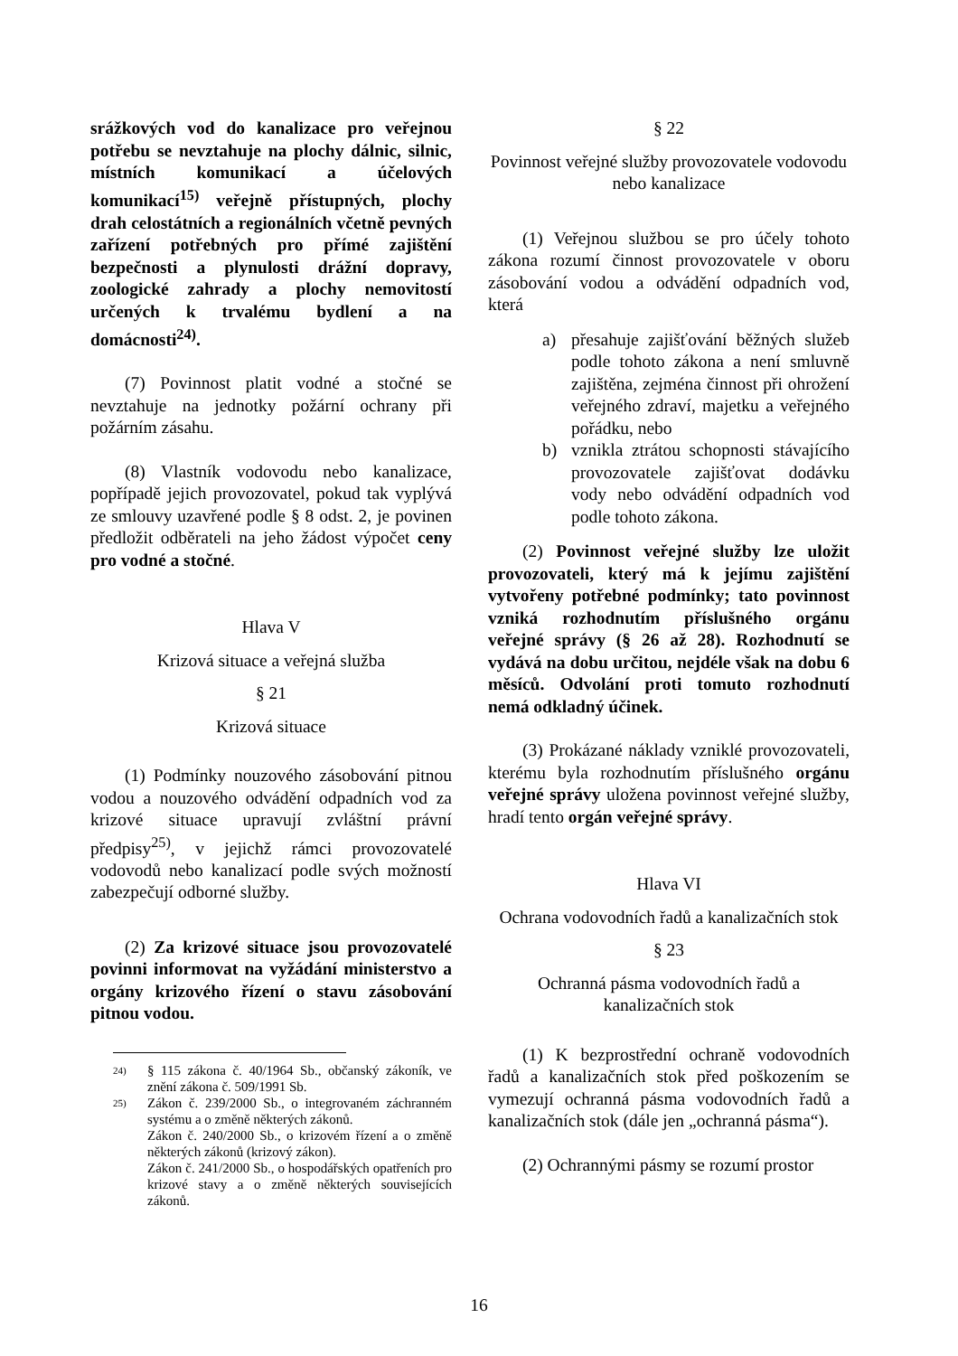srážkových vod do kanalizace pro veřejnou potřebu se nevztahuje na plochy dálnic, silnic, místních komunikací a účelových komunikací<sup>15)</sup> veřejně přístupných, plochy drah celostátních a regionálních včetně pevných zařízení potřebných pro přímé zajištění bezpečnosti a plynulosti drážní dopravy, zoologické zahrady a plochy nemovitostí určených k trvalému bydlení a na domácnosti<sup>24)</sup>.
(7) Povinnost platit vodné a stočné se nevztahuje na jednotky požární ochrany při požárním zásahu.
(8) Vlastník vodovodu nebo kanalizace, popřípadě jejich provozovatel, pokud tak vyplývá ze smlouvy uzavřené podle § 8 odst. 2, je povinen předložit odběrateli na jeho žádost výpočet ceny pro vodné a stočné.
Hlava V
Krizová situace a veřejná služba
§ 21
Krizová situace
(1) Podmínky nouzového zásobování pitnou vodou a nouzového odvádění odpadních vod za krizové situace upravují zvláštní právní předpisy<sup>25)</sup>, v jejichž rámci provozovatelé vodovodů nebo kanalizací podle svých možností zabezpečují odborné služby.
(2) Za krizové situace jsou provozovatelé povinni informovat na vyžádání ministerstvo a orgány krizového řízení o stavu zásobování pitnou vodou.
24) § 115 zákona č. 40/1964 Sb., občanský zákoník, ve znění zákona č. 509/1991 Sb.
25) Zákon č. 239/2000 Sb., o integrovaném záchranném systému a o změně některých zákonů.
Zákon č. 240/2000 Sb., o krizovém řízení a o změně některých zákonů (krizový zákon).
Zákon č. 241/2000 Sb., o hospodářských opatřeních pro krizové stavy a o změně některých souvisejících zákonů.
§ 22
Povinnost veřejné služby provozovatele vodovodu nebo kanalizace
(1) Veřejnou službou se pro účely tohoto zákona rozumí činnost provozovatele v oboru zásobování vodou a odvádění odpadních vod, která
a) přesahuje zajišťování běžných služeb podle tohoto zákona a není smluvně zajištěna, zejména činnost při ohrožení veřejného zdraví, majetku a veřejného pořádku, nebo
b) vznikla ztrátou schopnosti stávajícího provozovatele zajišťovat dodávku vody nebo odvádění odpadních vod podle tohoto zákona.
(2) Povinnost veřejné služby lze uložit provozovateli, který má k jejímu zajištění vytvořeny potřebné podmínky; tato povinnost vzniká rozhodnutím příslušného orgánu veřejné správy (§ 26 až 28). Rozhodnutí se vydává na dobu určitou, nejdéle však na dobu 6 měsíců. Odvolání proti tomuto rozhodnutí nemá odkladný účinek.
(3) Prokázané náklady vzniklé provozovateli, kterému byla rozhodnutím příslušného orgánu veřejné správy uložena povinnost veřejné služby, hradí tento orgán veřejné správy.
Hlava VI
Ochrana vodovodních řadů a kanalizačních stok
§ 23
Ochranná pásma vodovodních řadů a kanalizačních stok
(1) K bezprostřední ochraně vodovodních řadů a kanalizačních stok před poškozením se vymezují ochranná pásma vodovodních řadů a kanalizačních stok (dále jen „ochranná pásma“).
(2) Ochrannými pásmy se rozumí prostor
16